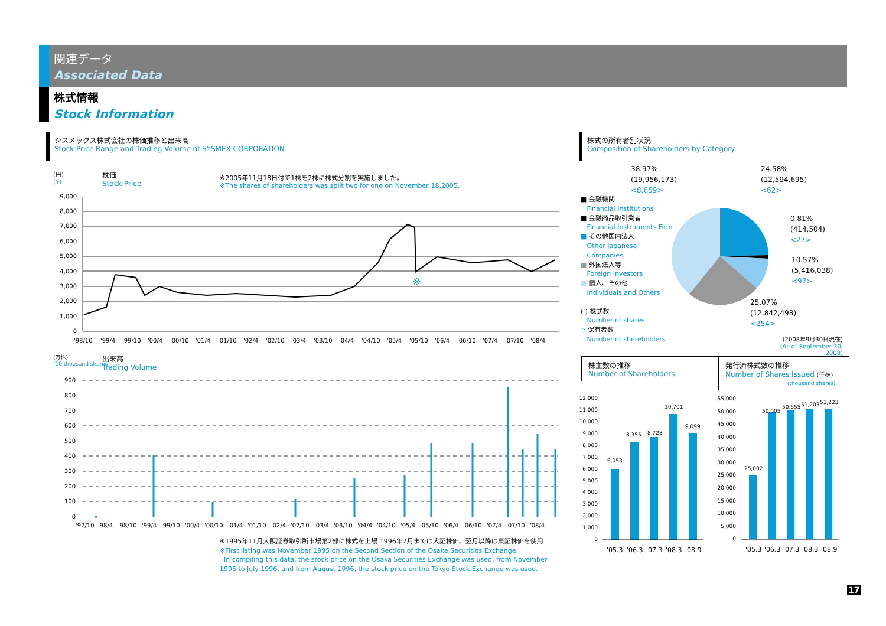関連データ
Associated Data
株式情報
Stock Information
シスメックス株式会社の株価推移と出来高
Stock Price Range and Trading Volume of SYSMEX CORPORATION
(円)
(¥)
株価
Stock Price
※2005年11月18日付で1株を2株に株式分割を実施しました。
※The shares of shareholders was split two for one on November 18,2005.
9,000
8,000
7,000
6,000
5,000
4,000
3,000
2,000
1,000
0
※
'98/10
'99/4
'99/10
'00/4
'00/10
'01/4
'01/10
'02/4
'02/10
'03/4
'03/10
'04/4
'04/10
'05/4
'05/10
'06/4
'06/10
'07/4
'07/10
'08/4
(万株)
(10 thousand shares)
出来高
Trading Volume
900
800
700
600
500
400
300
200
100
0
'97/10
'98/4
'98/10
'99/4
'99/10
'00/4
'00/10
'01/4
'01/10
'02/4
'02/10
'03/4
'03/10
'04/4
'04/10
'05/4
'05/10
'06/4
'06/10
'07/4
'07/10
'08/4
※1995年11月大阪証券取引所市場第2部に株式を上場 1996年7月までは大証株価、翌月以降は東証株価を使用
※First listing was November 1995 on the Second Section of the Osaka Securities Exchange.
In compiling this data, the stock price on the Osaka Securities Exchange was used, from November 1995 to July 1996, and from August 1996, the stock price on the Tokyo Stock Exchange was used.
株式の所有者別状況
Composition of Shareholders by Category
■ 金融機関
Financial Institutions
■ 金融商品取引業者
Financial Instruments Firm
■ その他国内法人
Other Japanese
Companies
■ 外国法人等
Foreign Investors
■ 個人、その他
Individuals and Others
( ) 株式数
Number of shares
◇ 保有者数
Number of shereholders
38.97%
(19,956,173)
<8,659>
24.58%
(12,594,695)
<62>
0.81%
(414,504)
<27>
10.57%
(5,416,038)
<97>
25.07%
(12,842,498)
<254>
(2008年9月30日現在)
(As of September 30, 2008)
株主数の推移
Number of Shareholders
12,000
11,000
10,000
9,000
8,000
7,000
6,000
5,000
4,000
3,000
2,000
1,000
0
6,053
8,355
8,728
10,701
9,099
'05.3
'06.3
'07.3
'08.3
'08.9
発行済株式数の推移
Number of Shares Issued (千株)
(thousand shares)
55,000
50,000
45,000
40,000
35,000
30,000
25,000
20,000
15,000
10,000
5,000
0
25,002
50,005
50,655
51,203
51,223
'05.3
'06.3
'07.3
'08.3
'08.9
17